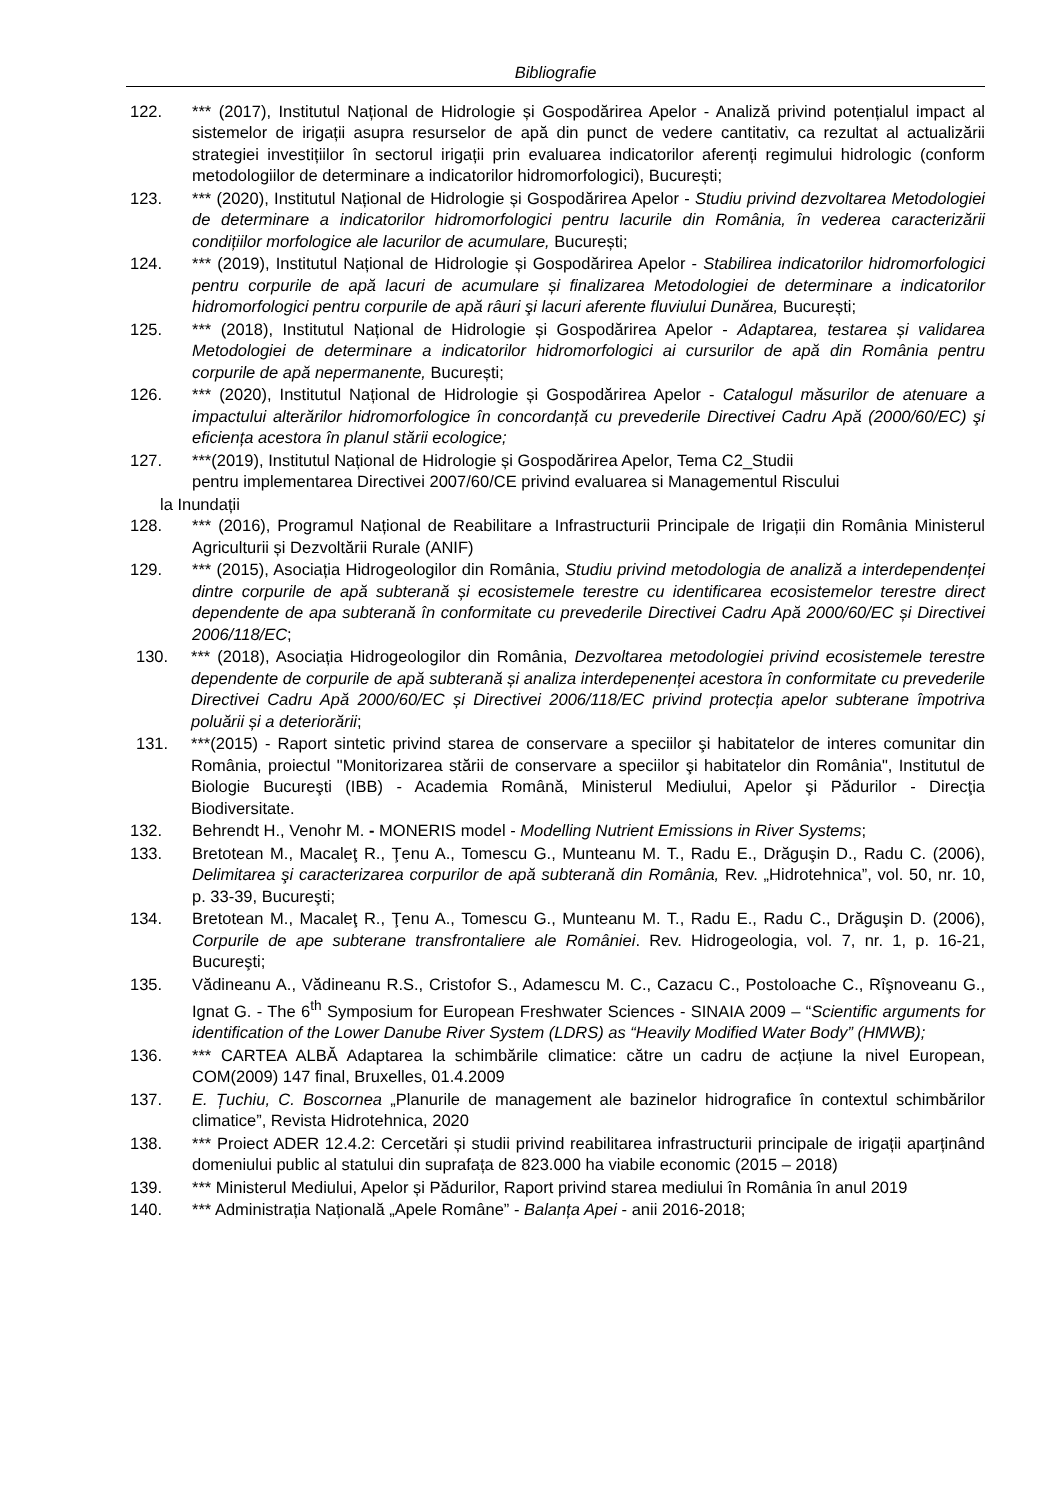Bibliografie
122. *** (2017), Institutul Național de Hidrologie și Gospodărirea Apelor - Analiză privind potențialul impact al sistemelor de irigații asupra resurselor de apă din punct de vedere cantitativ, ca rezultat al actualizării strategiei investițiilor în sectorul irigații prin evaluarea indicatorilor aferenți regimului hidrologic (conform metodologiilor de determinare a indicatorilor hidromorfologici), București;
123. *** (2020), Institutul Național de Hidrologie și Gospodărirea Apelor - Studiu privind dezvoltarea Metodologiei de determinare a indicatorilor hidromorfologici pentru lacurile din România, în vederea caracterizării condițiilor morfologice ale lacurilor de acumulare, București;
124. *** (2019), Institutul Național de Hidrologie și Gospodărirea Apelor - Stabilirea indicatorilor hidromorfologici pentru corpurile de apă lacuri de acumulare și finalizarea Metodologiei de determinare a indicatorilor hidromorfologici pentru corpurile de apă râuri şi lacuri aferente fluviului Dunărea, București;
125. *** (2018), Institutul Național de Hidrologie și Gospodărirea Apelor - Adaptarea, testarea și validarea Metodologiei de determinare a indicatorilor hidromorfologici ai cursurilor de apă din România pentru corpurile de apă nepermanente, București;
126. *** (2020), Institutul Național de Hidrologie și Gospodărirea Apelor - Catalogul măsurilor de atenuare a impactului alterărilor hidromorfologice în concordanță cu prevederile Directivei Cadru Apă (2000/60/EC) şi eficiența acestora în planul stării ecologice;
127. ***(2019), Institutul Național de Hidrologie și Gospodărirea Apelor, Tema C2_Studii
pentru implementarea Directivei 2007/60/CE privind evaluarea si Managementul Riscului
la Inundații
128. *** (2016), Programul Național de Reabilitare a Infrastructurii Principale de Irigații din România Ministerul Agriculturii și Dezvoltării Rurale (ANIF)
129. *** (2015), Asociația Hidrogeologilor din România, Studiu privind metodologia de analiză a interdependenței dintre corpurile de apă subterană și ecosistemele terestre cu identificarea ecosistemelor terestre direct dependente de apa subterană în conformitate cu prevederile Directivei Cadru Apă 2000/60/EC și Directivei 2006/118/EC;
130. *** (2018), Asociația Hidrogeologilor din România, Dezvoltarea metodologiei privind ecosistemele terestre dependente de corpurile de apă subterană și analiza interdepenenței acestora în conformitate cu prevederile Directivei Cadru Apă 2000/60/EC și Directivei 2006/118/EC privind protecția apelor subterane împotriva poluării și a deteriorării;
131. ***(2015) - Raport sintetic privind starea de conservare a speciilor şi habitatelor de interes comunitar din România, proiectul "Monitorizarea stării de conservare a speciilor şi habitatelor din România", Institutul de Biologie Bucureşti (IBB) - Academia Română, Ministerul Mediului, Apelor şi Pădurilor - Direcţia Biodiversitate.
132. Behrendt H., Venohr M. - MONERIS model - Modelling Nutrient Emissions in River Systems;
133. Bretotean M., Macaleţ R., Ţenu A., Tomescu G., Munteanu M. T., Radu E., Drăguşin D., Radu C. (2006), Delimitarea şi caracterizarea corpurilor de apă subterană din România, Rev. „Hidrotehnica”, vol. 50, nr. 10, p. 33-39, Bucureşti;
134. Bretotean M., Macaleţ R., Ţenu A., Tomescu G., Munteanu M. T., Radu E., Radu C., Drăguşin D. (2006), Corpurile de ape subterane transfrontaliere ale României. Rev. Hidrogeologia, vol. 7, nr. 1, p. 16-21, Bucureşti;
135. Vădineanu A., Vădineanu R.S., Cristofor S., Adamescu M. C., Cazacu C., Postoloache C., Rîşnoveanu G., Ignat G. - The 6<sup>th</sup> Symposium for European Freshwater Sciences - SINAIA 2009 – “Scientific arguments for identification of the Lower Danube River System (LDRS) as “Heavily Modified Water Body” (HMWB);
136. *** CARTEA ALBĂ Adaptarea la schimbările climatice: către un cadru de acțiune la nivel European, COM(2009) 147 final, Bruxelles, 01.4.2009
137. E. Țuchiu, C. Boscornea „Planurile de management ale bazinelor hidrografice în contextul schimbărilor climatice”, Revista Hidrotehnica, 2020
138. *** Proiect ADER 12.4.2: Cercetări și studii privind reabilitarea infrastructurii principale de irigații aparținând domeniului public al statului din suprafața de 823.000 ha viabile economic (2015 – 2018)
139. *** Ministerul Mediului, Apelor și Pădurilor, Raport privind starea mediului în România în anul 2019
140. *** Administrația Națională „Apele Române” - Balanța Apei - anii 2016-2018;